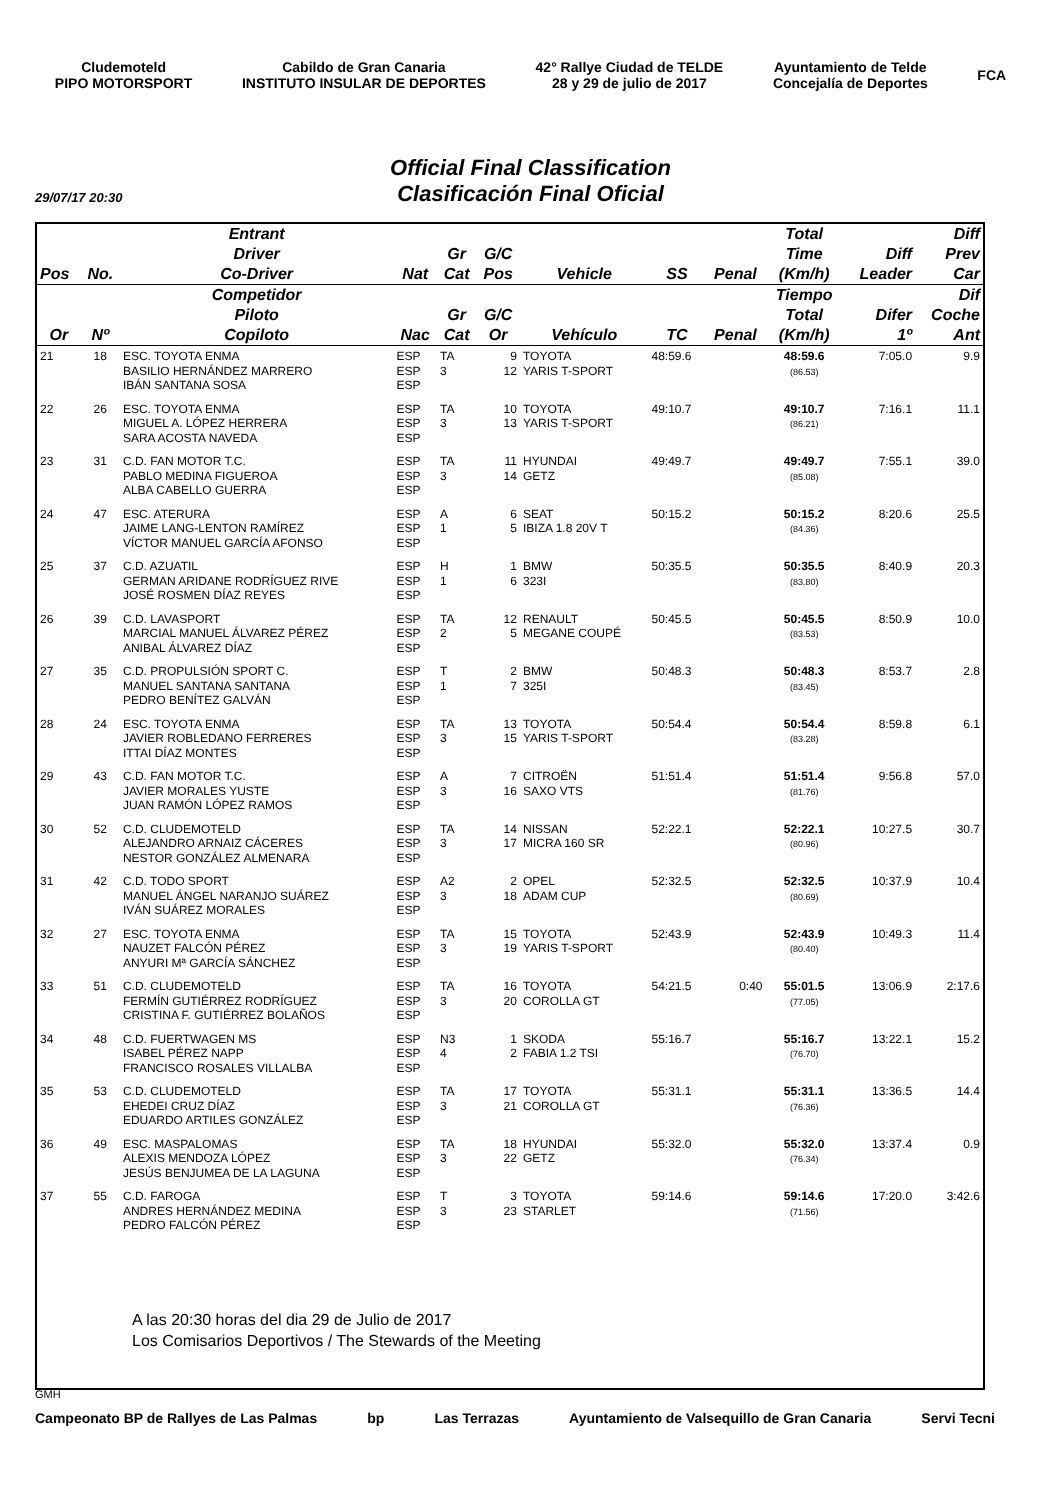Cludemoteld
PIPO MOTORSPORT
Cabildo de Gran Canaria
INSTITUTO INSULAR DE DEPORTES
42° Rallye Ciudad de TELDE
28 y 29 de julio de 2017
Ayuntamiento de Telde
Concejalía de Deportes
FCA
Official Final Classification
Clasificación Final Oficial
29/07/17 20:30
| | | Entrant | | | | | | | Total | | Diff |
| --- | --- | --- | --- | --- | --- | --- | --- | --- | --- | --- | --- |
| | | Driver | | Gr | G/C | | | | Time | Diff | Prev |
| Pos | No. | Co-Driver | Nat | Cat | Pos | Vehicle | SS | Penal | (Km/h) | Leader | Car |
| | | Competidor | | | | | | | Tiempo | | Dif |
| | | Piloto | | Gr | G/C | | | | Total | Difer | Coche |
| Or | Nº | Copiloto | Nac | Cat | Or | Vehículo | TC | Penal | (Km/h) | 1º | Ant |
| 21 | 18 | ESC. TOYOTA ENMA BASILIO HERNÁNDEZ MARRERO IBÁN SANTANA SOSA | ESP ESP ESP | TA 3 | 9 12 | TOYOTA YARIS T-SPORT | 48:59.6 | | 48:59.6 (86.53) | 7:05.0 | 9.9 |
| 22 | 26 | ESC. TOYOTA ENMA MIGUEL A. LÓPEZ HERRERA SARA ACOSTA NAVEDA | ESP ESP ESP | TA 3 | 10 13 | TOYOTA YARIS T-SPORT | 49:10.7 | | 49:10.7 (86.21) | 7:16.1 | 11.1 |
| 23 | 31 | C.D. FAN MOTOR T.C. PABLO MEDINA FIGUEROA ALBA CABELLO GUERRA | ESP ESP ESP | TA 3 | 11 14 | HYUNDAI GETZ | 49:49.7 | | 49:49.7 (85.08) | 7:55.1 | 39.0 |
| 24 | 47 | ESC. ATERURA JAIME LANG-LENTON RAMÍREZ VÍCTOR MANUEL GARCÍA AFONSO | ESP ESP ESP | A 1 | 6 5 | SEAT IBIZA 1.8 20V T | 50:15.2 | | 50:15.2 (84.36) | 8:20.6 | 25.5 |
| 25 | 37 | C.D. AZUATIL GERMAN ARIDANE RODRÍGUEZ RIVE JOSÉ ROSMEN DÍAZ REYES | ESP ESP ESP | H 1 | 1 6 | BMW 323I | 50:35.5 | | 50:35.5 (83.80) | 8:40.9 | 20.3 |
| 26 | 39 | C.D. LAVASPORT MARCIAL MANUEL ÁLVAREZ PÉREZ ANIBAL ÁLVAREZ DÍAZ | ESP ESP ESP | TA 2 | 12 5 | RENAULT MEGANE COUPÉ | 50:45.5 | | 50:45.5 (83.53) | 8:50.9 | 10.0 |
| 27 | 35 | C.D. PROPULSIÓN SPORT C. MANUEL SANTANA SANTANA PEDRO BENÍTEZ GALVÁN | ESP ESP ESP | T 1 | 2 7 | BMW 325I | 50:48.3 | | 50:48.3 (83.45) | 8:53.7 | 2.8 |
| 28 | 24 | ESC. TOYOTA ENMA JAVIER ROBLEDANO FERRERES ITTAI DÍAZ MONTES | ESP ESP ESP | TA 3 | 13 15 | TOYOTA YARIS T-SPORT | 50:54.4 | | 50:54.4 (83.28) | 8:59.8 | 6.1 |
| 29 | 43 | C.D. FAN MOTOR T.C. JAVIER MORALES YUSTE JUAN RAMÓN LÓPEZ RAMOS | ESP ESP ESP | A 3 | 7 16 | CITROËN SAXO VTS | 51:51.4 | | 51:51.4 (81.76) | 9:56.8 | 57.0 |
| 30 | 52 | C.D. CLUDEMOTELD ALEJANDRO ARNAIZ CÁCERES NESTOR GONZÁLEZ ALMENARA | ESP ESP ESP | TA 3 | 14 17 | NISSAN MICRA 160 SR | 52:22.1 | | 52:22.1 (80.96) | 10:27.5 | 30.7 |
| 31 | 42 | C.D. TODO SPORT MANUEL ÁNGEL NARANJO SUÁREZ IVÁN SUÁREZ MORALES | ESP ESP ESP | A2 3 | 2 18 | OPEL ADAM CUP | 52:32.5 | | 52:32.5 (80.69) | 10:37.9 | 10.4 |
| 32 | 27 | ESC. TOYOTA ENMA NAUZET FALCÓN PÉREZ ANYURI Mª GARCÍA SÁNCHEZ | ESP ESP ESP | TA 3 | 15 19 | TOYOTA YARIS T-SPORT | 52:43.9 | | 52:43.9 (80.40) | 10:49.3 | 11.4 |
| 33 | 51 | C.D. CLUDEMOTELD FERMÍN GUTIÉRREZ RODRÍGUEZ CRISTINA F. GUTIÉRREZ BOLAÑOS | ESP ESP ESP | TA 3 | 16 20 | TOYOTA COROLLA GT | 54:21.5 | 0:40 | 55:01.5 (77.05) | 13:06.9 | 2:17.6 |
| 34 | 48 | C.D. FUERTWAGEN MS ISABEL PÉREZ NAPP FRANCISCO ROSALES VILLALBA | ESP ESP ESP | N3 4 | 1 2 | SKODA FABIA 1.2 TSI | 55:16.7 | | 55:16.7 (76.70) | 13:22.1 | 15.2 |
| 35 | 53 | C.D. CLUDEMOTELD EHEDEI CRUZ DÍAZ EDUARDO ARTILES GONZÁLEZ | ESP ESP ESP | TA 3 | 17 21 | TOYOTA COROLLA GT | 55:31.1 | | 55:31.1 (76.36) | 13:36.5 | 14.4 |
| 36 | 49 | ESC. MASPALOMAS ALEXIS MENDOZA LÓPEZ JESÚS BENJUMEA DE LA LAGUNA | ESP ESP ESP | TA 3 | 18 22 | HYUNDAI GETZ | 55:32.0 | | 55:32.0 (76.34) | 13:37.4 | 0.9 |
| 37 | 55 | C.D. FAROGA ANDRES HERNÁNDEZ MEDINA PEDRO FALCÓN PÉREZ | ESP ESP ESP | T 3 | 3 23 | TOYOTA STARLET | 59:14.6 | | 59:14.6 (71.56) | 17:20.0 | 3:42.6 |
A las 20:30 horas del dia 29 de Julio de 2017
Los Comisarios Deportivos / The Stewards of the Meeting
GMH
Campeonato BP de Rallyes de Las Palmas bp Las Terrazas Ayuntamiento de Valsequillo de Gran Canaria Servi Tecni